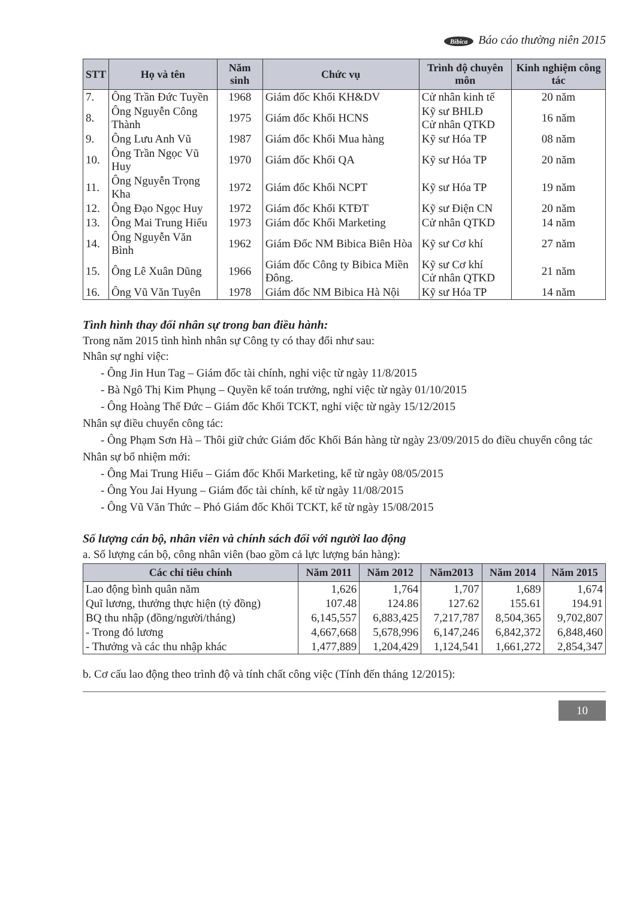Bibica Báo cáo thường niên 2015
| STT | Họ và tên | Năm sinh | Chức vụ | Trình độ chuyên môn | Kinh nghiệm công tác |
| --- | --- | --- | --- | --- | --- |
| 7. | Ông Trần Đức Tuyền | 1968 | Giám đốc Khối KH&DV | Cử nhân kinh tế | 20 năm |
| 8. | Ông Nguyễn Công Thành | 1975 | Giám đốc Khối HCNS | Kỹ sư BHLĐ Cử nhân QTKD | 16 năm |
| 9. | Ông Lưu Anh Vũ | 1987 | Giám đốc Khối Mua hàng | Kỹ sư Hóa TP | 08 năm |
| 10. | Ông Trần Ngọc Vũ Huy | 1970 | Giám đốc Khối QA | Kỹ sư Hóa TP | 20 năm |
| 11. | Ông Nguyễn Trọng Kha | 1972 | Giám đốc Khối NCPT | Kỹ sư Hóa TP | 19 năm |
| 12. | Ông Đạo Ngọc Huy | 1972 | Giám đốc Khối KTĐT | Kỹ sư Điện CN | 20 năm |
| 13. | Ông Mai Trung Hiếu | 1973 | Giám đốc Khối Marketing | Cử nhân QTKD | 14 năm |
| 14. | Ông Nguyễn Văn Bình | 1962 | Giám Đốc NM Bibica Biên Hòa | Kỹ sư Cơ khí | 27 năm |
| 15. | Ông Lê Xuân Dũng | 1966 | Giám đốc Công ty Bibica Miền Đông. | Kỹ sư Cơ khí Cử nhân QTKD | 21 năm |
| 16. | Ông Vũ Văn Tuyên | 1978 | Giám đốc NM Bibica Hà Nội | Kỹ sư Hóa TP | 14 năm |
Tình hình thay đổi nhân sự trong ban điều hành:
Trong năm 2015 tình hình nhân sự Công ty có thay đổi như sau:
Nhân sự nghỉ việc:
- Ông Jin Hun Tag – Giám đốc tài chính, nghỉ việc từ ngày 11/8/2015
- Bà Ngô Thị Kim Phụng – Quyền kế toán trưởng, nghỉ việc từ ngày 01/10/2015
- Ông Hoàng Thế Đức – Giám đốc Khối TCKT, nghỉ việc từ ngày 15/12/2015
Nhân sự điều chuyển công tác:
- Ông Phạm Sơn Hà – Thôi giữ chức Giám đốc Khối Bán hàng từ ngày 23/09/2015 do điều chuyển công tác
Nhân sự bổ nhiệm mới:
- Ông Mai Trung Hiếu – Giám đốc Khối Marketing, kể từ ngày 08/05/2015
- Ông You Jai Hyung – Giám đốc tài chính, kể từ ngày 11/08/2015
- Ông Vũ Văn Thức – Phó Giám đốc Khối TCKT, kể từ ngày 15/08/2015
Số lượng cán bộ, nhân viên và chính sách đối với người lao động
a. Số lượng cán bộ, công nhân viên (bao gồm cả lực lượng bán hàng):
| Các chỉ tiêu chính | Năm 2011 | Năm 2012 | Năm2013 | Năm 2014 | Năm 2015 |
| --- | --- | --- | --- | --- | --- |
| Lao động bình quân năm | 1,626 | 1,764 | 1,707 | 1,689 | 1,674 |
| Quĩ lương, thưởng thực hiện (tỷ đồng) | 107.48 | 124.86 | 127.62 | 155.61 | 194.91 |
| BQ thu nhập (đồng/người/tháng) | 6,145,557 | 6,883,425 | 7,217,787 | 8,504,365 | 9,702,807 |
| - Trong đó lương | 4,667,668 | 5,678,996 | 6,147,246 | 6,842,372 | 6,848,460 |
| - Thưởng và các thu nhập khác | 1,477,889 | 1,204,429 | 1,124,541 | 1,661,272 | 2,854,347 |
b. Cơ cấu lao động theo trình độ và tính chất công việc (Tính đến tháng 12/2015):
10